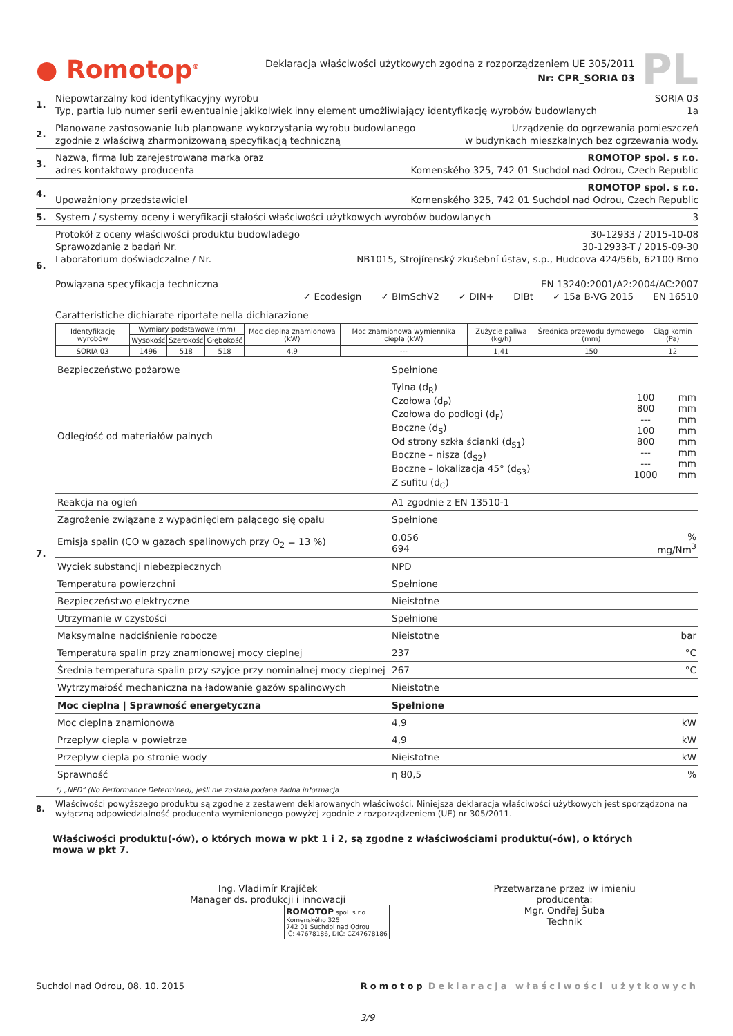● Romotop<sup>®</sup>
Deklaracja właściwości użytkowych zgodna z rozporządzeniem UE 305/2011
Nr: CPR_SORIA 03
PL
1.
Niepowtarzalny kod identyfikacyjny wyrobu SORIA 03
Typ, partia lub numer serii ewentualnie jakikolwiek inny element umożliwiający identyfikację wyrobów budowlanych 1a
2.
Planowane zastosowanie lub planowane wykorzystania wyrobu budowlanego Urządzenie do ogrzewania pomieszczeń
zgodnie z właściwą zharmonizowaną specyfikacją techniczną w budynkach mieszkalnych bez ogrzewania wody.
3.
Nazwa, firma lub zarejestrowana marka oraz ROMOTOP spol. s r.o.
adres kontaktowy producenta Komenského 325, 742 01 Suchdol nad Odrou, Czech Republic
4.
ROMOTOP spol. s r.o.
Upoważniony przedstawiciel Komenského 325, 742 01 Suchdol nad Odrou, Czech Republic
5.
System / systemy oceny i weryfikacji stałości właściwości użytkowych wyrobów budowlanych 3
6.
Protokół z oceny właściwości produktu budowladego 30-12933 / 2015-10-08
Sprawozdanie z badań Nr. 30-12933-T / 2015-09-30
Laboratorium doświadczalne / Nr. NB1015, Strojírenský zkušební ústav, s.p., Hudcova 424/56b, 62100 Brno
Powiązana specyfikacja techniczna EN 13240:2001/A2:2004/AC:2007
✓ Ecodesign ✓ BImSchV2 ✓ DIN+ DIBt ✓ 15a B-VG 2015 EN 16510
7. Caratteristiche dichiarate riportate nella dichiarazione
| Identyfikację wyrobów | Wymiary podstawowe (mm) | | | Moc cieplna znamionowa (kW) | Moc znamionowa wymiennika ciepła (kW) | Zużycie paliwa (kg/h) | Średnica przewodu dymowego (mm) | Ciąg komin (Pa) |
| --- | --- | --- | --- | --- | --- | --- | --- | --- |
| | Wysokość | Szerokość | Głębokość | | | | | |
| SORIA 03 | 1496 | 518 | 518 | 4,9 | --- | 1,41 | 150 | 12 |
| Bezpieczeństwo pożarowe | Spełnione | |
| Odległość od materiałów palnych | / Tylna (d<sub>R</sub>) Czołowa (d<sub>P</sub>) Czołowa do podłogi (d<sub>F</sub>) Boczne (d<sub>S</sub>) Od strony szkła ścianki (d<sub>S1</sub>) Boczne – nisza (d<sub>S2</sub>) Boczne – lokalizacja 45° (d<sub>S3</sub>) Z sufitu (d<sub>C</sub>) / 100 800 --- 100 800 --- --- 1000 / mm mm mm mm mm mm mm mm / | |
| Reakcja na ogień | A1 zgodnie z EN 13510-1 | |
| Zagrożenie związane z wypadnięciem palącego się opału | Spełnione | |
| Emisja spalin (CO w gazach spalinowych przy O<sub>2</sub> = 13 %) | 0,056 694 | % mg/Nm<sup>3</sup> |
| Wyciek substancji niebezpiecznych | NPD | |
| Temperatura powierzchni | Spełnione | |
| Bezpieczeństwo elektryczne | Nieistotne | |
| Utrzymanie w czystości | Spełnione | |
| Maksymalne nadciśnienie robocze | Nieistotne | bar |
| Temperatura spalin przy znamionowej mocy cieplnej | 237 | °C |
| Średnia temperatura spalin przy szyjce przy nominalnej mocy cieplnej | 267 | °C |
| Wytrzymałość mechaniczna na ładowanie gazów spalinowych | Nieistotne | |
| Moc cieplna / Sprawność energetyczna | Spełnione | |
| Moc cieplna znamionowa | 4,9 | kW |
| Przeplyw ciepla v powietrze | 4,9 | kW |
| Przeplyw ciepla po stronie wody | Nieistotne | kW |
| Sprawność | η 80,5 | % |
*) „NPD” (No Performance Determined), jeśli nie została podana żadna informacja
8. Właściwości powyższego produktu są zgodne z zestawem deklarowanych właściwości. Niniejsza deklaracja właściwości użytkowych jest sporządzona na wyłączną odpowiedzialność producenta wymienionego powyżej zgodnie z rozporządzeniem (UE) nr 305/2011.
Właściwości produktu(-ów), o których mowa w pkt 1 i 2, są zgodne z właściwościami produktu(-ów), o których mowa w pkt 7.
Ing. Vladimír Krajíček
Manager ds. produkcji i innowacji
ROMOTOP spol. s r.o.
Komenského 325
742 01 Suchdol nad Odrou
IČ: 47678186, DIČ: CZ47678186
Przetwarzane przez iw imieniu producenta:
Mgr. Ondřej Šuba
Technik
Suchdol nad Odrou, 08. 10. 2015 Romotop Deklaracja właściwości użytkowych
3/9